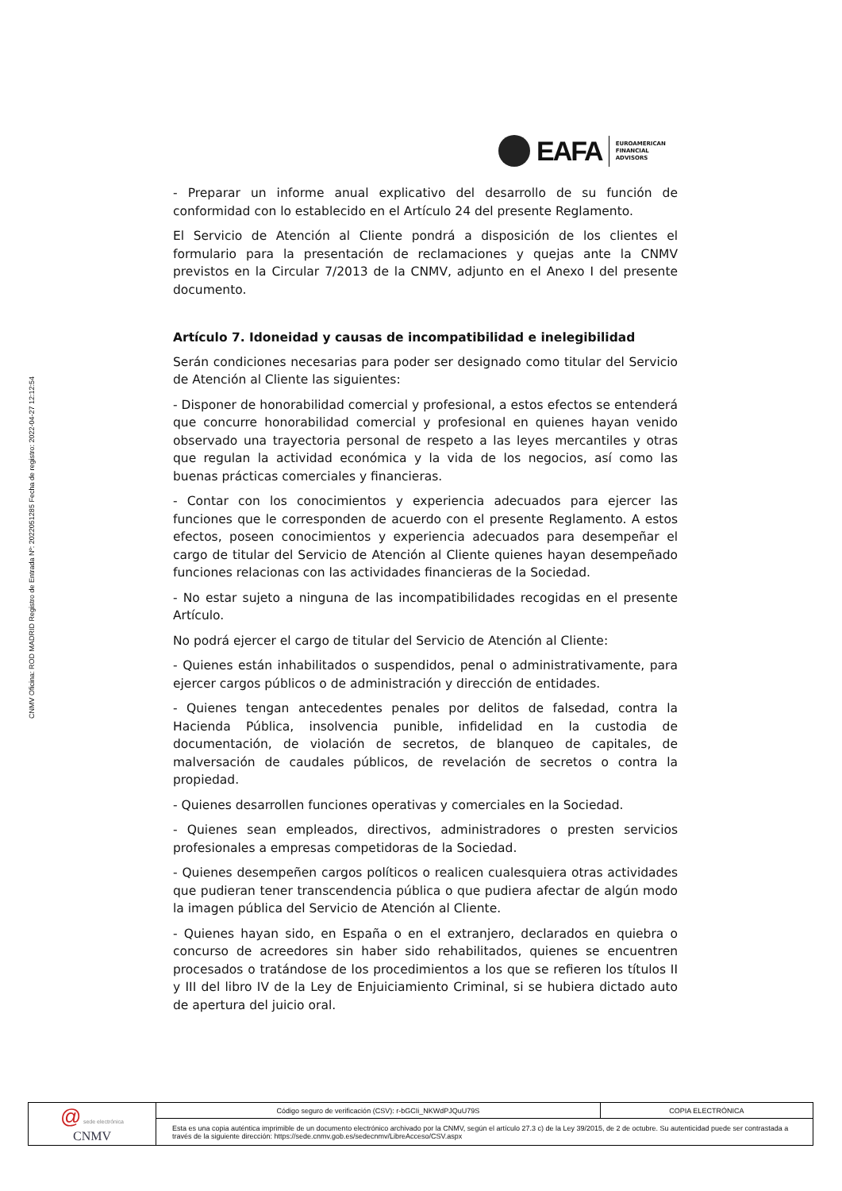CNMV Oficina: ROD MADRID Registro de Entrada Nº: 2022051285 Fecha de registro: 2022-04-27 12:12:54
EAFA
EUROAMERICAN
FINANCIAL
ADVISORS
- Preparar un informe anual explicativo del desarrollo de su función de conformidad con lo establecido en el Artículo 24 del presente Reglamento.
El Servicio de Atención al Cliente pondrá a disposición de los clientes el formulario para la presentación de reclamaciones y quejas ante la CNMV previstos en la Circular 7/2013 de la CNMV, adjunto en el Anexo I del presente documento.
Artículo 7. Idoneidad y causas de incompatibilidad e inelegibilidad
Serán condiciones necesarias para poder ser designado como titular del Servicio de Atención al Cliente las siguientes:
- Disponer de honorabilidad comercial y profesional, a estos efectos se entenderá que concurre honorabilidad comercial y profesional en quienes hayan venido observado una trayectoria personal de respeto a las leyes mercantiles y otras que regulan la actividad económica y la vida de los negocios, así como las buenas prácticas comerciales y financieras.
- Contar con los conocimientos y experiencia adecuados para ejercer las funciones que le corresponden de acuerdo con el presente Reglamento. A estos efectos, poseen conocimientos y experiencia adecuados para desempeñar el cargo de titular del Servicio de Atención al Cliente quienes hayan desempeñado funciones relacionas con las actividades financieras de la Sociedad.
- No estar sujeto a ninguna de las incompatibilidades recogidas en el presente Artículo.
No podrá ejercer el cargo de titular del Servicio de Atención al Cliente:
- Quienes están inhabilitados o suspendidos, penal o administrativamente, para ejercer cargos públicos o de administración y dirección de entidades.
- Quienes tengan antecedentes penales por delitos de falsedad, contra la Hacienda Pública, insolvencia punible, infidelidad en la custodia de documentación, de violación de secretos, de blanqueo de capitales, de malversación de caudales públicos, de revelación de secretos o contra la propiedad.
- Quienes desarrollen funciones operativas y comerciales en la Sociedad.
- Quienes sean empleados, directivos, administradores o presten servicios profesionales a empresas competidoras de la Sociedad.
- Quienes desempeñen cargos políticos o realicen cualesquiera otras actividades que pudieran tener transcendencia pública o que pudiera afectar de algún modo la imagen pública del Servicio de Atención al Cliente.
- Quienes hayan sido, en España o en el extranjero, declarados en quiebra o concurso de acreedores sin haber sido rehabilitados, quienes se encuentren procesados o tratándose de los procedimientos a los que se refieren los títulos II y III del libro IV de la Ley de Enjuiciamiento Criminal, si se hubiera dictado auto de apertura del juicio oral.
| @ sede electrónica CNMV | Código seguro de verificación (CSV): r-bGCIi_NKWdPJQuU79S | COPIA ELECTRÓNICA |
| | Esta es una copia auténtica imprimible de un documento electrónico archivado por la CNMV, según el artículo 27.3 c) de la Ley 39/2015, de 2 de octubre. Su autenticidad puede ser contrastada a través de la siguiente dirección: https://sede.cnmv.gob.es/sedecnmv/LibreAcceso/CSV.aspx | |